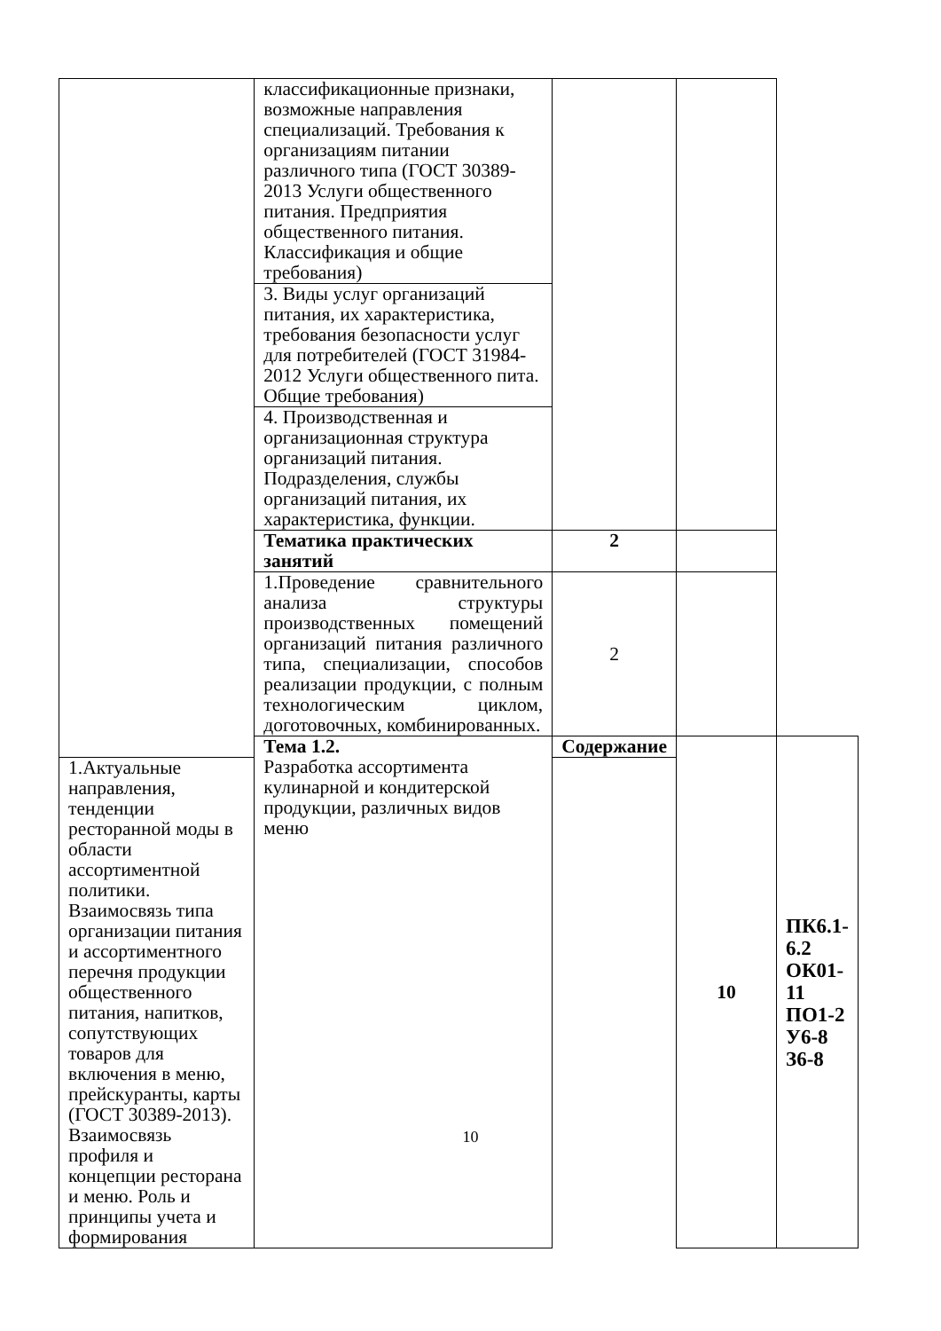| | классификационные признаки, возможные направления специализаций. Требования к организациям питании различного типа (ГОСТ 30389-2013 Услуги общественного питания. Предприятия общественного питания. Классификация и общие требования) | | | |
| | 3. Виды услуг организаций питания, их характеристика, требования безопасности услуг для потребителей (ГОСТ 31984-2012 Услуги общественного пита. Общие требования) | | | |
| | 4. Производственная и организационная структура организаций питания. Подразделения, службы организаций питания, их характеристика, функции. | | | |
| | Тематика практических занятий | 2 | | |
| | 1.Проведение сравнительного анализа структуры производственных помещений организаций питания различного типа, специализации, способов реализации продукции, с полным технологическим циклом, доготовочных, комбинированных. | 2 | | |
| | Тема 1.2. Разработка ассортимента кулинарной и кондитерской продукции, различных видов меню | Содержание | 10 | ПК6.1-6.2 ОК01-11 ПО1-2 У6-8 З6-8 |
| 1.Актуальные направления, тенденции ресторанной моды в области ассортиментной политики. Взаимосвязь типа организации питания и ассортиментного перечня продукции общественного питания, напитков, сопутствующих товаров для включения в меню, прейскуранты, карты (ГОСТ 30389-2013). Взаимосвязь профиля и концепции ресторана и меню. Роль и принципы учета и формирования | | | | |
10